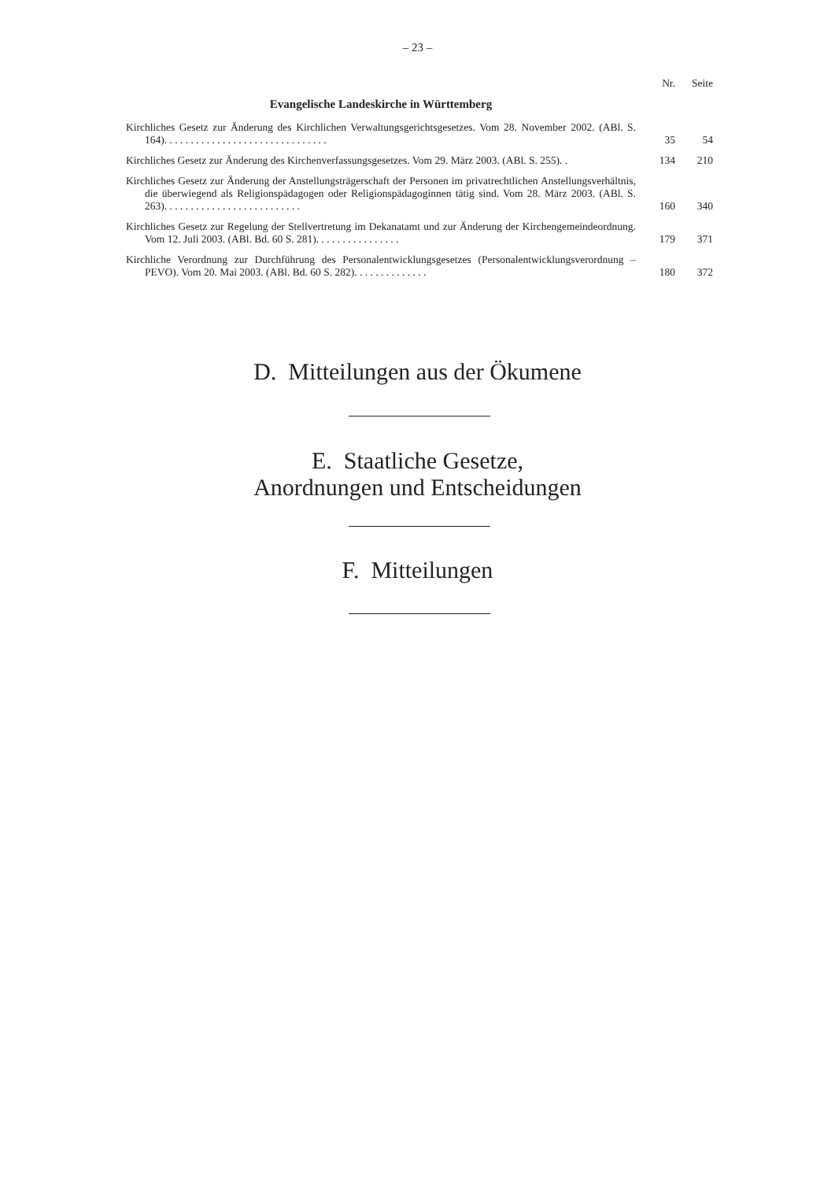– 23 –
| | Nr. | Seite |
| --- | --- | --- |
| Evangelische Landeskirche in Württemberg | | |
| Kirchliches Gesetz zur Änderung des Kirchlichen Verwaltungsgerichtsgesetzes. Vom 28. November 2002. (ABl. S. 164). . . . . . . . . . . . . . . . . . . . . . . . . . . . . . . | 35 | 54 |
| Kirchliches Gesetz zur Änderung des Kirchenverfassungsgesetzes. Vom 29. März 2003. (ABl. S. 255). . | 134 | 210 |
| Kirchliches Gesetz zur Änderung der Anstellungsträgerschaft der Personen im privatrechtlichen Anstellungsverhältnis, die überwiegend als Religionspädagogen oder Religionspädagoginnen tätig sind. Vom 28. März 2003. (ABl. S. 263). . . . . . . . . . . . . . . . . . . . . . . . . . | 160 | 340 |
| Kirchliches Gesetz zur Regelung der Stellvertretung im Dekanatamt und zur Änderung der Kirchengemeindeordnung. Vom 12. Juli 2003. (ABl. Bd. 60 S. 281). . . . . . . . . . . . . . . . | 179 | 371 |
| Kirchliche Verordnung zur Durchführung des Personalentwicklungsgesetzes (Personalentwicklungsverordnung – PEVO). Vom 20. Mai 2003. (ABl. Bd. 60 S. 282). . . . . . . . . . . . . . | 180 | 372 |
D. Mitteilungen aus der Ökumene
E. Staatliche Gesetze,
Anordnungen und Entscheidungen
F. Mitteilungen